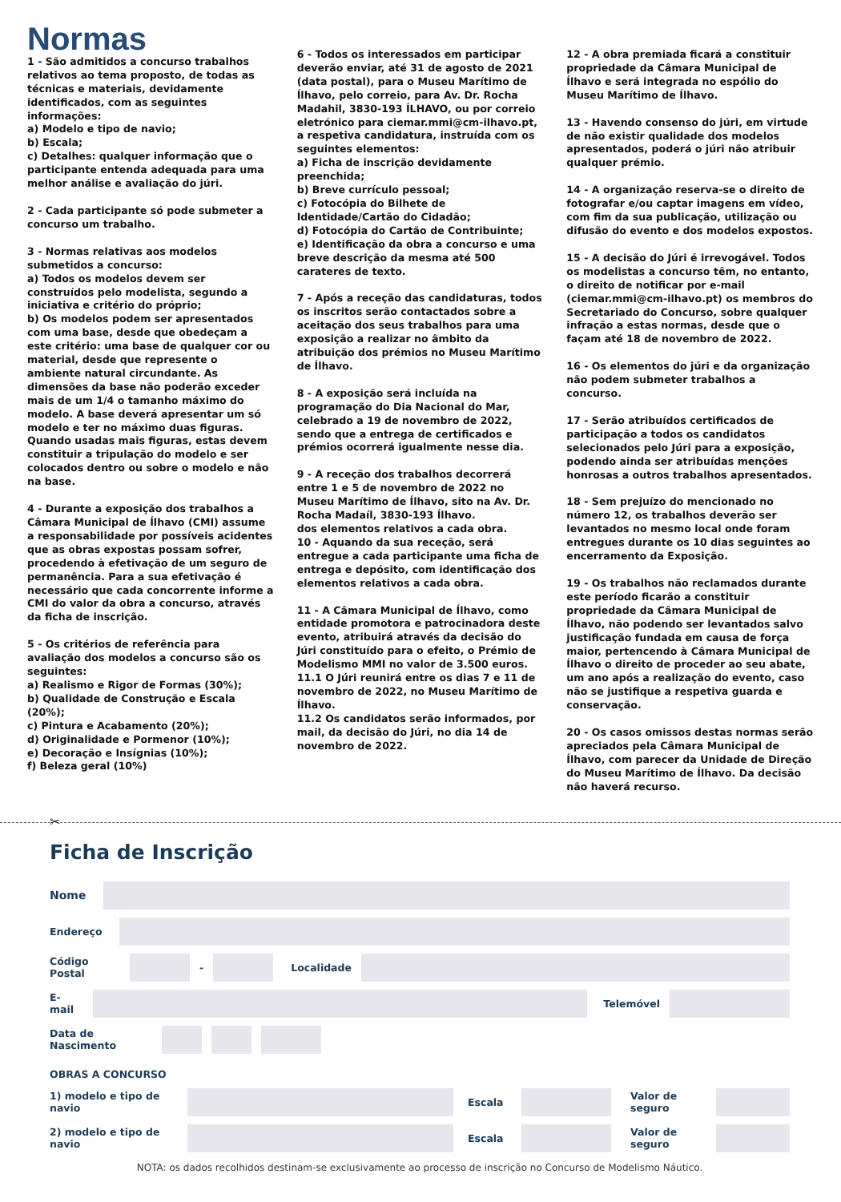Normas
1 - São admitidos a concurso trabalhos relativos ao tema proposto, de todas as técnicas e materiais, devidamente identificados, com as seguintes informações:
a) Modelo e tipo de navio;
b) Escala;
c) Detalhes: qualquer informação que o participante entenda adequada para uma melhor análise e avaliação do júri.
2 - Cada participante só pode submeter a concurso um trabalho.
3 - Normas relativas aos modelos submetidos a concurso:
a) Todos os modelos devem ser construídos pelo modelista, segundo a iniciativa e critério do próprio;
b) Os modelos podem ser apresentados com uma base, desde que obedeçam a este critério: uma base de qualquer cor ou material, desde que represente o ambiente natural circundante. As dimensões da base não poderão exceder mais de um 1/4 o tamanho máximo do modelo. A base deverá apresentar um só modelo e ter no máximo duas figuras. Quando usadas mais figuras, estas devem constituir a tripulação do modelo e ser colocados dentro ou sobre o modelo e não na base.
4 - Durante a exposição dos trabalhos a Câmara Municipal de Ílhavo (CMI) assume a responsabilidade por possíveis acidentes que as obras expostas possam sofrer, procedendo à efetivação de um seguro de permanência. Para a sua efetivação é necessário que cada concorrente informe a CMI do valor da obra a concurso, através da ficha de inscrição.
5 - Os critérios de referência para avaliação dos modelos a concurso são os seguintes:
a) Realismo e Rigor de Formas (30%);
b) Qualidade de Construção e Escala (20%);
c) Pintura e Acabamento (20%);
d) Originalidade e Pormenor (10%);
e) Decoração e Insígnias (10%);
f) Beleza geral (10%)
6 - Todos os interessados em participar deverão enviar, até 31 de agosto de 2021 (data postal), para o Museu Marítimo de Ílhavo, pelo correio, para Av. Dr. Rocha Madahil, 3830-193 ÍLHAVO, ou por correio eletrónico para ciemar.mmi@cm-ilhavo.pt, a respetiva candidatura, instruída com os seguintes elementos:
a) Ficha de inscrição devidamente preenchida;
b) Breve currículo pessoal;
c) Fotocópia do Bilhete de Identidade/Cartão do Cidadão;
d) Fotocópia do Cartão de Contribuinte;
e) Identificação da obra a concurso e uma breve descrição da mesma até 500 carateres de texto.
7 - Após a receção das candidaturas, todos os inscritos serão contactados sobre a aceitação dos seus trabalhos para uma exposição a realizar no âmbito da atribuição dos prémios no Museu Marítimo de Ílhavo.
8 - A exposição será incluída na programação do Dia Nacional do Mar, celebrado a 19 de novembro de 2022, sendo que a entrega de certificados e prémios ocorrerá igualmente nesse dia.
9 - A receção dos trabalhos decorrerá entre 1 e 5 de novembro de 2022 no Museu Marítimo de Ílhavo, sito na Av. Dr. Rocha Madaíl, 3830-193 Ílhavo.
dos elementos relativos a cada obra.
10 - Aquando da sua receção, será entregue a cada participante uma ficha de entrega e depósito, com identificação dos elementos relativos a cada obra.
11 - A Câmara Municipal de Ílhavo, como entidade promotora e patrocinadora deste evento, atribuirá através da decisão do Júri constituído para o efeito, o Prémio de Modelismo MMI no valor de 3.500 euros.
11.1 O Júri reunirá entre os dias 7 e 11 de novembro de 2022, no Museu Marítimo de Ílhavo.
11.2 Os candidatos serão informados, por mail, da decisão do Júri, no dia 14 de novembro de 2022.
12 - A obra premiada ficará a constituir propriedade da Câmara Municipal de Ílhavo e será integrada no espólio do Museu Marítimo de Ílhavo.
13 - Havendo consenso do júri, em virtude de não existir qualidade dos modelos apresentados, poderá o júri não atribuir qualquer prémio.
14 - A organização reserva-se o direito de fotografar e/ou captar imagens em vídeo, com fim da sua publicação, utilização ou difusão do evento e dos modelos expostos.
15 - A decisão do Júri é irrevogável. Todos os modelistas a concurso têm, no entanto, o direito de notificar por e-mail (ciemar.mmi@cm-ilhavo.pt) os membros do Secretariado do Concurso, sobre qualquer infração a estas normas, desde que o façam até 18 de novembro de 2022.
16 - Os elementos do júri e da organização não podem submeter trabalhos a concurso.
17 - Serão atribuídos certificados de participação a todos os candidatos selecionados pelo Júri para a exposição, podendo ainda ser atribuídas menções honrosas a outros trabalhos apresentados.
18 - Sem prejuízo do mencionado no número 12, os trabalhos deverão ser levantados no mesmo local onde foram entregues durante os 10 dias seguintes ao encerramento da Exposição.
19 - Os trabalhos não reclamados durante este período ficarão a constituir propriedade da Câmara Municipal de Ílhavo, não podendo ser levantados salvo justificação fundada em causa de força maior, pertencendo à Câmara Municipal de Ílhavo o direito de proceder ao seu abate, um ano após a realização do evento, caso não se justifique a respetiva guarda e conservação.
20 - Os casos omissos destas normas serão apreciados pela Câmara Municipal de Ílhavo, com parecer da Unidade de Direção do Museu Marítimo de Ílhavo. Da decisão não haverá recurso.
✂
Ficha de Inscrição
Nome
Endereço
Código Postal
- Localidade
E-mail
Telemóvel
Data de Nascimento
OBRAS A CONCURSO
1) modelo e tipo de navio
Escala
Valor de seguro
2) modelo e tipo de navio
Escala
Valor de seguro
NOTA: os dados recolhidos destinam-se exclusivamente ao processo de inscrição no Concurso de Modelismo Náutico.